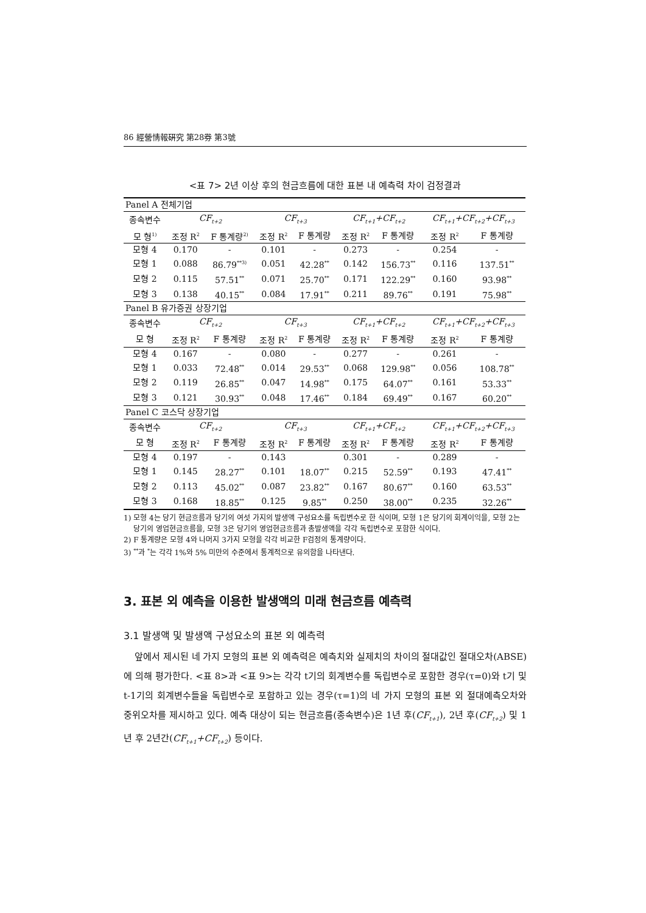86 經營情報硏究 第28券 第3號
<표 7> 2년 이상 후의 현금흐름에 대한 표본 내 예측력 차이 검정결과
| Panel A 전체기업 | | | | | | | | |
| 종속변수 | CF<sub>t+2</sub> | | CF<sub>t+3</sub> | | CF<sub>t+1</sub>+CF<sub>t+2</sub> | | CF<sub>t+1</sub>+CF<sub>t+2</sub>+CF<sub>t+3</sub> | |
| 모 형<sup>1)</sup> | 조정 R<sup>2</sup> | F 통계량<sup>2)</sup> | 조정 R<sup>2</sup> | F 통계량 | 조정 R<sup>2</sup> | F 통계량 | 조정 R<sup>2</sup> | F 통계량 |
| 모형 4 | 0.170 | - | 0.101 | - | 0.273 | - | 0.254 | - |
| 모형 1 | 0.088 | 86.79<sup>**3)</sup> | 0.051 | 42.28<sup>**</sup> | 0.142 | 156.73<sup>**</sup> | 0.116 | 137.51<sup>**</sup> |
| 모형 2 | 0.115 | 57.51<sup>**</sup> | 0.071 | 25.70<sup>**</sup> | 0.171 | 122.29<sup>**</sup> | 0.160 | 93.98<sup>**</sup> |
| 모형 3 | 0.138 | 40.15<sup>**</sup> | 0.084 | 17.91<sup>**</sup> | 0.211 | 89.76<sup>**</sup> | 0.191 | 75.98<sup>**</sup> |
| Panel B 유가증권 상장기업 | | | | | | | | |
| 종속변수 | CF<sub>t+2</sub> | | CF<sub>t+3</sub> | | CF<sub>t+1</sub>+CF<sub>t+2</sub> | | CF<sub>t+1</sub>+CF<sub>t+2</sub>+CF<sub>t+3</sub> | |
| 모 형 | 조정 R<sup>2</sup> | F 통계량 | 조정 R<sup>2</sup> | F 통계량 | 조정 R<sup>2</sup> | F 통계량 | 조정 R<sup>2</sup> | F 통계량 |
| 모형 4 | 0.167 | - | 0.080 | - | 0.277 | - | 0.261 | - |
| 모형 1 | 0.033 | 72.48<sup>**</sup> | 0.014 | 29.53<sup>**</sup> | 0.068 | 129.98<sup>**</sup> | 0.056 | 108.78<sup>**</sup> |
| 모형 2 | 0.119 | 26.85<sup>**</sup> | 0.047 | 14.98<sup>**</sup> | 0.175 | 64.07<sup>**</sup> | 0.161 | 53.33<sup>**</sup> |
| 모형 3 | 0.121 | 30.93<sup>**</sup> | 0.048 | 17.46<sup>**</sup> | 0.184 | 69.49<sup>**</sup> | 0.167 | 60.20<sup>**</sup> |
| Panel C 코스닥 상장기업 | | | | | | | | |
| 종속변수 | CF<sub>t+2</sub> | | CF<sub>t+3</sub> | | CF<sub>t+1</sub>+CF<sub>t+2</sub> | | CF<sub>t+1</sub>+CF<sub>t+2</sub>+CF<sub>t+3</sub> | |
| 모 형 | 조정 R<sup>2</sup> | F 통계량 | 조정 R<sup>2</sup> | F 통계량 | 조정 R<sup>2</sup> | F 통계량 | 조정 R<sup>2</sup> | F 통계량 |
| 모형 4 | 0.197 | - | 0.143 | | 0.301 | - | 0.289 | - |
| 모형 1 | 0.145 | 28.27<sup>**</sup> | 0.101 | 18.07<sup>**</sup> | 0.215 | 52.59<sup>**</sup> | 0.193 | 47.41<sup>**</sup> |
| 모형 2 | 0.113 | 45.02<sup>**</sup> | 0.087 | 23.82<sup>**</sup> | 0.167 | 80.67<sup>**</sup> | 0.160 | 63.53<sup>**</sup> |
| 모형 3 | 0.168 | 18.85<sup>**</sup> | 0.125 | 9.85<sup>**</sup> | 0.250 | 38.00<sup>**</sup> | 0.235 | 32.26<sup>**</sup> |
1) 모형 4는 당기 현금흐름과 당기의 여섯 가지의 발생액 구성요소를 독립변수로 한 식이며, 모형 1은 당기의 회계이익을, 모형 2는 당기의 영업현금흐름을, 모형 3은 당기의 영업현금흐름과 총발생액을 각각 독립변수로 포함한 식이다.
2) F 통계량은 모형 4와 나머지 3가지 모형을 각각 비교한 F검정의 통계량이다.
3) <sup>**</sup>과 <sup>*</sup>는 각각 1%와 5% 미만의 수준에서 통계적으로 유의함을 나타낸다.
3. 표본 외 예측을 이용한 발생액의 미래 현금흐름 예측력
3.1 발생액 및 발생액 구성요소의 표본 외 예측력
앞에서 제시된 네 가지 모형의 표본 외 예측력은 예측치와 실제치의 차이의 절대값인 절대오차(ABSE)에 의해 평가한다. <표 8>과 <표 9>는 각각 t기의 회계변수를 독립변수로 포함한 경우(τ=0)와 t기 및 t-1기의 회계변수들을 독립변수로 포함하고 있는 경우(τ=1)의 네 가지 모형의 표본 외 절대예측오차와 중위오차를 제시하고 있다. 예측 대상이 되는 현금흐름(종속변수)은 1년 후(CF<sub>t+1</sub>), 2년 후(CF<sub>t+2</sub>) 및 1년 후 2년간(CF<sub>t+1</sub>+CF<sub>t+2</sub>) 등이다.